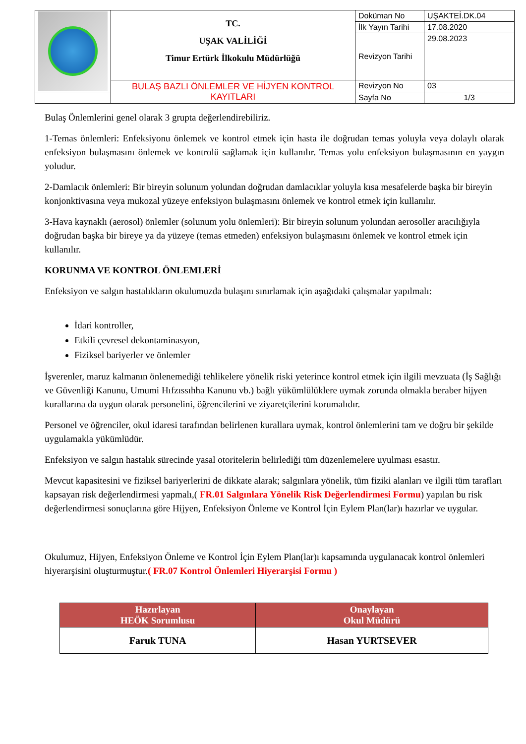| | TC. UŞAK VALİLİĞİ Timur Ertürk İlkokulu Müdürlüğü | Doküman No | UŞAKTEİ.DK.04 |
| | | İlk Yayın Tarihi | 17.08.2020 |
| | | Revizyon Tarihi | 29.08.2023 |
| | BULAŞ BAZLI ÖNLEMLER VE HİJYEN KONTROL KAYITLARI | Revizyon No | 03 |
| | | Sayfa No | 1/3 |
Bulaş Önlemlerini genel olarak 3 grupta değerlendirebiliriz.
1-Temas önlemleri: Enfeksiyonu önlemek ve kontrol etmek için hasta ile doğrudan temas yoluyla veya dolaylı olarak enfeksiyon bulaşmasını önlemek ve kontrolü sağlamak için kullanılır. Temas yolu enfeksiyon bulaşmasının en yaygın yoludur.
2-Damlacık önlemleri: Bir bireyin solunum yolundan doğrudan damlacıklar yoluyla kısa mesafelerde başka bir bireyin konjonktivasına veya mukozal yüzeye enfeksiyon bulaşmasını önlemek ve kontrol etmek için kullanılır.
3-Hava kaynaklı (aerosol) önlemler (solunum yolu önlemleri): Bir bireyin solunum yolundan aerosoller aracılığıyla doğrudan başka bir bireye ya da yüzeye (temas etmeden) enfeksiyon bulaşmasını önlemek ve kontrol etmek için kullanılır.
KORUNMA VE KONTROL ÖNLEMLERİ
Enfeksiyon ve salgın hastalıkların okulumuzda bulaşını sınırlamak için aşağıdaki çalışmalar yapılmalı:
İdari kontroller,
Etkili çevresel dekontaminasyon,
Fiziksel bariyerler ve önlemler
İşverenler, maruz kalmanın önlenemediği tehlikelere yönelik riski yeterince kontrol etmek için ilgili mevzuata (İş Sağlığı ve Güvenliği Kanunu, Umumi Hıfzıssıhha Kanunu vb.) bağlı yükümlülüklere uymak zorunda olmakla beraber hijyen kurallarına da uygun olarak personelini, öğrencilerini ve ziyaretçilerini korumalıdır.
Personel ve öğrenciler, okul idaresi tarafından belirlenen kurallara uymak, kontrol önlemlerini tam ve doğru bir şekilde uygulamakla yükümlüdür.
Enfeksiyon ve salgın hastalık sürecinde yasal otoritelerin belirlediği tüm düzenlemelere uyulması esastır.
Mevcut kapasitesini ve fiziksel bariyerlerini de dikkate alarak; salgınlara yönelik, tüm fiziki alanları ve ilgili tüm tarafları kapsayan risk değerlendirmesi yapmalı,( FR.01 Salgınlara Yönelik Risk Değerlendirmesi Formu) yapılan bu risk değerlendirmesi sonuçlarına göre Hijyen, Enfeksiyon Önleme ve Kontrol İçin Eylem Plan(lar)ı hazırlar ve uygular.
Okulumuz, Hijyen, Enfeksiyon Önleme ve Kontrol İçin Eylem Plan(lar)ı kapsamında uygulanacak kontrol önlemleri hiyerarşisini oluşturmuştur.( FR.07 Kontrol Önlemleri Hiyerarşisi Formu )
| Hazırlayan HEÖK Sorumlusu | Onaylayan Okul Müdürü |
| --- | --- |
| Faruk TUNA | Hasan YURTSEVER |